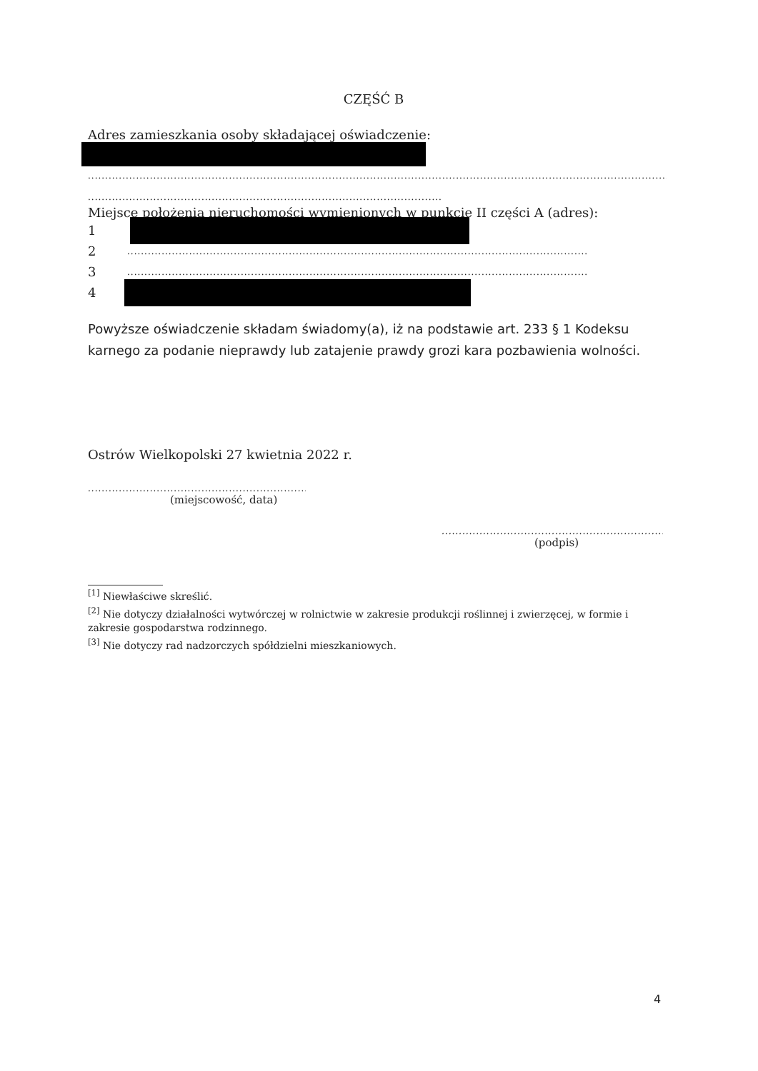CZĘŚĆ B
Adres zamieszkania osoby składającej oświadczenie:
..................................................................................................................................................................................................................
..................................................................................................................................
Miejsce położenia nieruchomości wymienionych w punkcie II części A (adres):
1
2
....................................................................................................................................................................................
3
....................................................................................................................................................................................
4
Powyższe oświadczenie składam świadomy(a), iż na podstawie art. 233 § 1 Kodeksu karnego za podanie nieprawdy lub zatajenie prawdy grozi kara pozbawienia wolności.
Ostrów Wielkopolski 27 kwietnia 2022 r.
.......................................................................
(miejscowość, data)
.........................................................................
(podpis)
<sup>[1]</sup> Niewłaściwe skreślić.
<sup>[2]</sup> Nie dotyczy działalności wytwórczej w rolnictwie w zakresie produkcji roślinnej i zwierzęcej, w formie i zakresie gospodarstwa rodzinnego.
<sup>[3]</sup> Nie dotyczy rad nadzorczych spółdzielni mieszkaniowych.
4